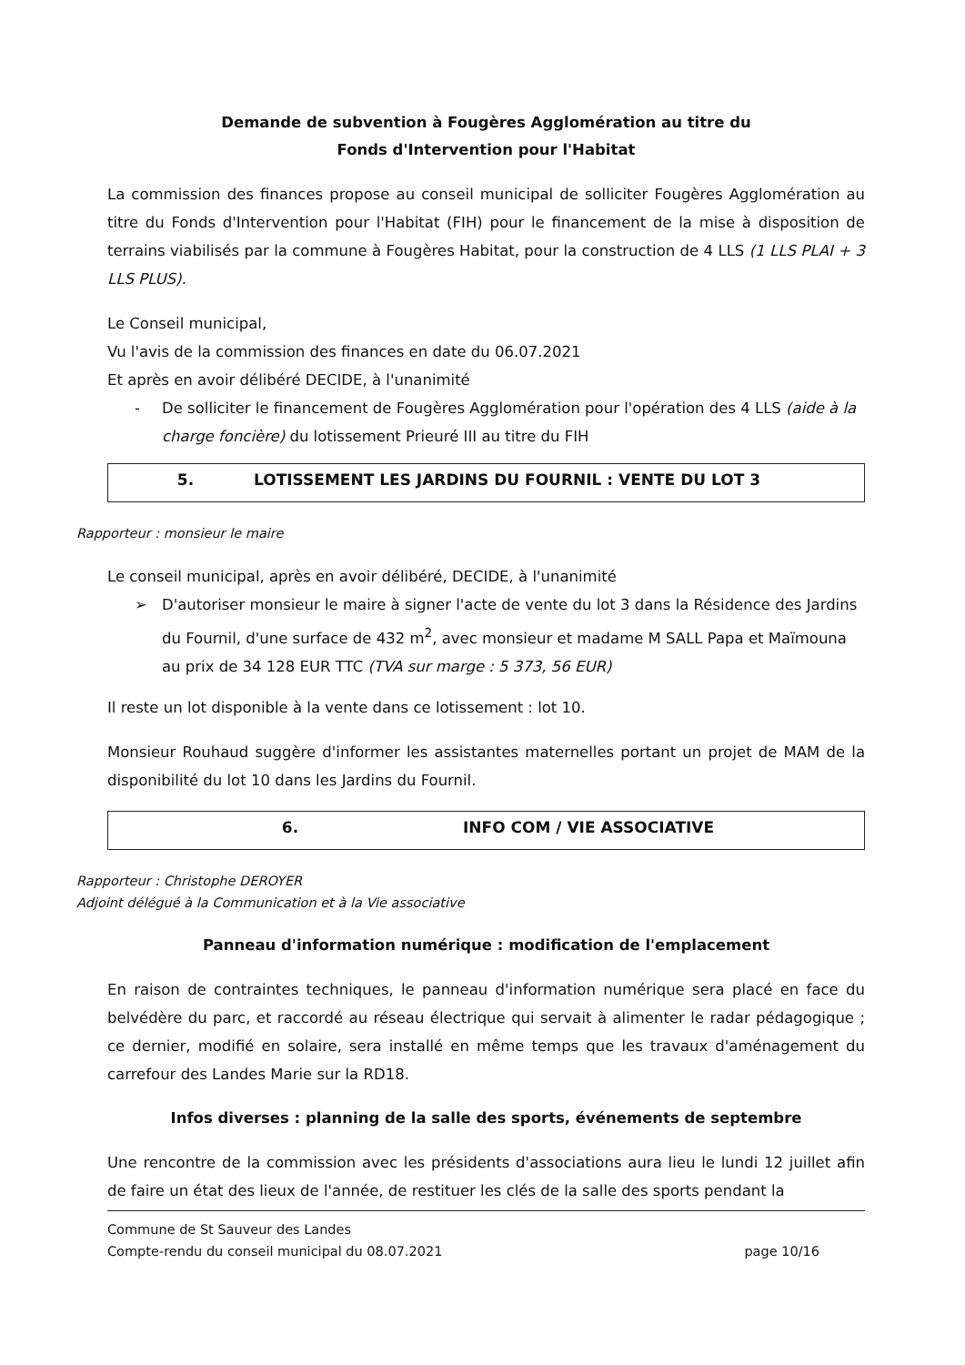Demande de subvention à Fougères Agglomération au titre du
Fonds d'Intervention pour l'Habitat
La commission des finances propose au conseil municipal de solliciter Fougères Agglomération au titre du Fonds d'Intervention pour l'Habitat (FIH) pour le financement de la mise à disposition de terrains viabilisés par la commune à Fougères Habitat, pour la construction de 4 LLS (1 LLS PLAI + 3 LLS PLUS).
Le Conseil municipal,
Vu l'avis de la commission des finances en date du 06.07.2021
Et après en avoir délibéré DECIDE, à l'unanimité
- De solliciter le financement de Fougères Agglomération pour l'opération des 4 LLS (aide à la charge foncière) du lotissement Prieuré III au titre du FIH
5. LOTISSEMENT LES JARDINS DU FOURNIL : VENTE DU LOT 3
Rapporteur : monsieur le maire
Le conseil municipal, après en avoir délibéré, DECIDE, à l'unanimité
➢ D'autoriser monsieur le maire à signer l'acte de vente du lot 3 dans la Résidence des Jardins du Fournil, d'une surface de 432 m<sup>2</sup>, avec monsieur et madame M SALL Papa et Maïmouna au prix de 34 128 EUR TTC (TVA sur marge : 5 373, 56 EUR)
Il reste un lot disponible à la vente dans ce lotissement : lot 10.
Monsieur Rouhaud suggère d'informer les assistantes maternelles portant un projet de MAM de la disponibilité du lot 10 dans les Jardins du Fournil.
6. INFO COM / VIE ASSOCIATIVE
Rapporteur : Christophe DEROYER
Adjoint délégué à la Communication et à la Vie associative
Panneau d'information numérique : modification de l'emplacement
En raison de contraintes techniques, le panneau d'information numérique sera placé en face du belvédère du parc, et raccordé au réseau électrique qui servait à alimenter le radar pédagogique ; ce dernier, modifié en solaire, sera installé en même temps que les travaux d'aménagement du carrefour des Landes Marie sur la RD18.
Infos diverses : planning de la salle des sports, événements de septembre
Une rencontre de la commission avec les présidents d'associations aura lieu le lundi 12 juillet afin de faire un état des lieux de l'année, de restituer les clés de la salle des sports pendant la
Commune de St Sauveur des Landes
Compte-rendu du conseil municipal du 08.07.2021 page 10/16